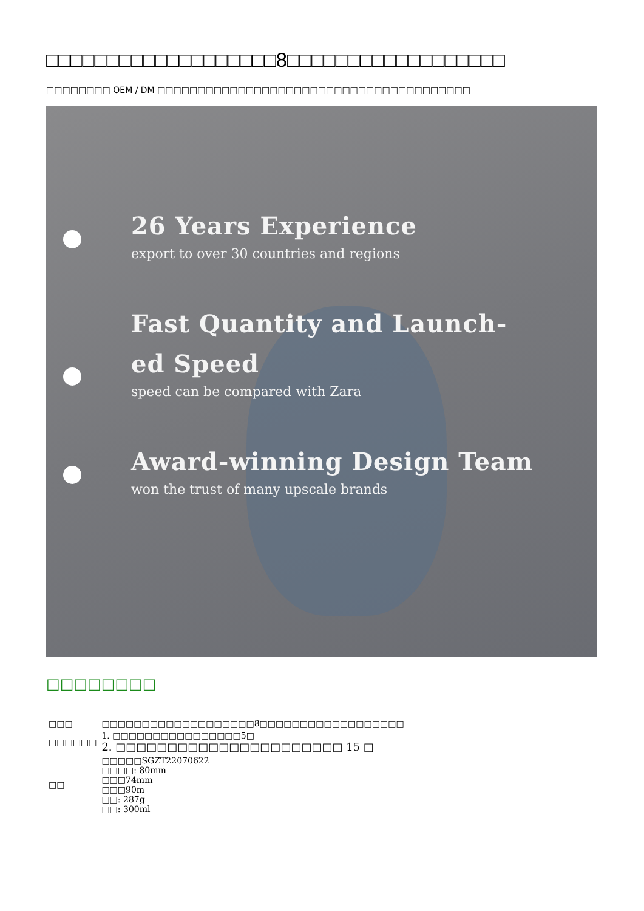□□□□□□□□□□□□□□□□□□□8□□□□□□□□□□□□□□□□□□
□□□□□□□□ OEM / DM □□□□□□□□□□□□□□□□□□□□□□□□□□□□□□□□□□□□□□□
26 Years Experience
export to over 30 countries and regions
Fast Quantity and Launch-
ed Speed
speed can be compared with Zara
Award-winning Design Team
won the trust of many upscale brands
□□□□□□□□
| □□□ | □□□□□□□□□□□□□□□□□□□8□□□□□□□□□□□□□□□□□□ |
| □□□□□□ | 1. □□□□□□□□□□□□□□□□5□ 2. □□□□□□□□□□□□□□□□□□□□□□ 15 □ |
| □□ | □□□□□SGZT22070622 □□□□: 80mm □□□74mm □□□90m □□: 287g □□: 300ml |